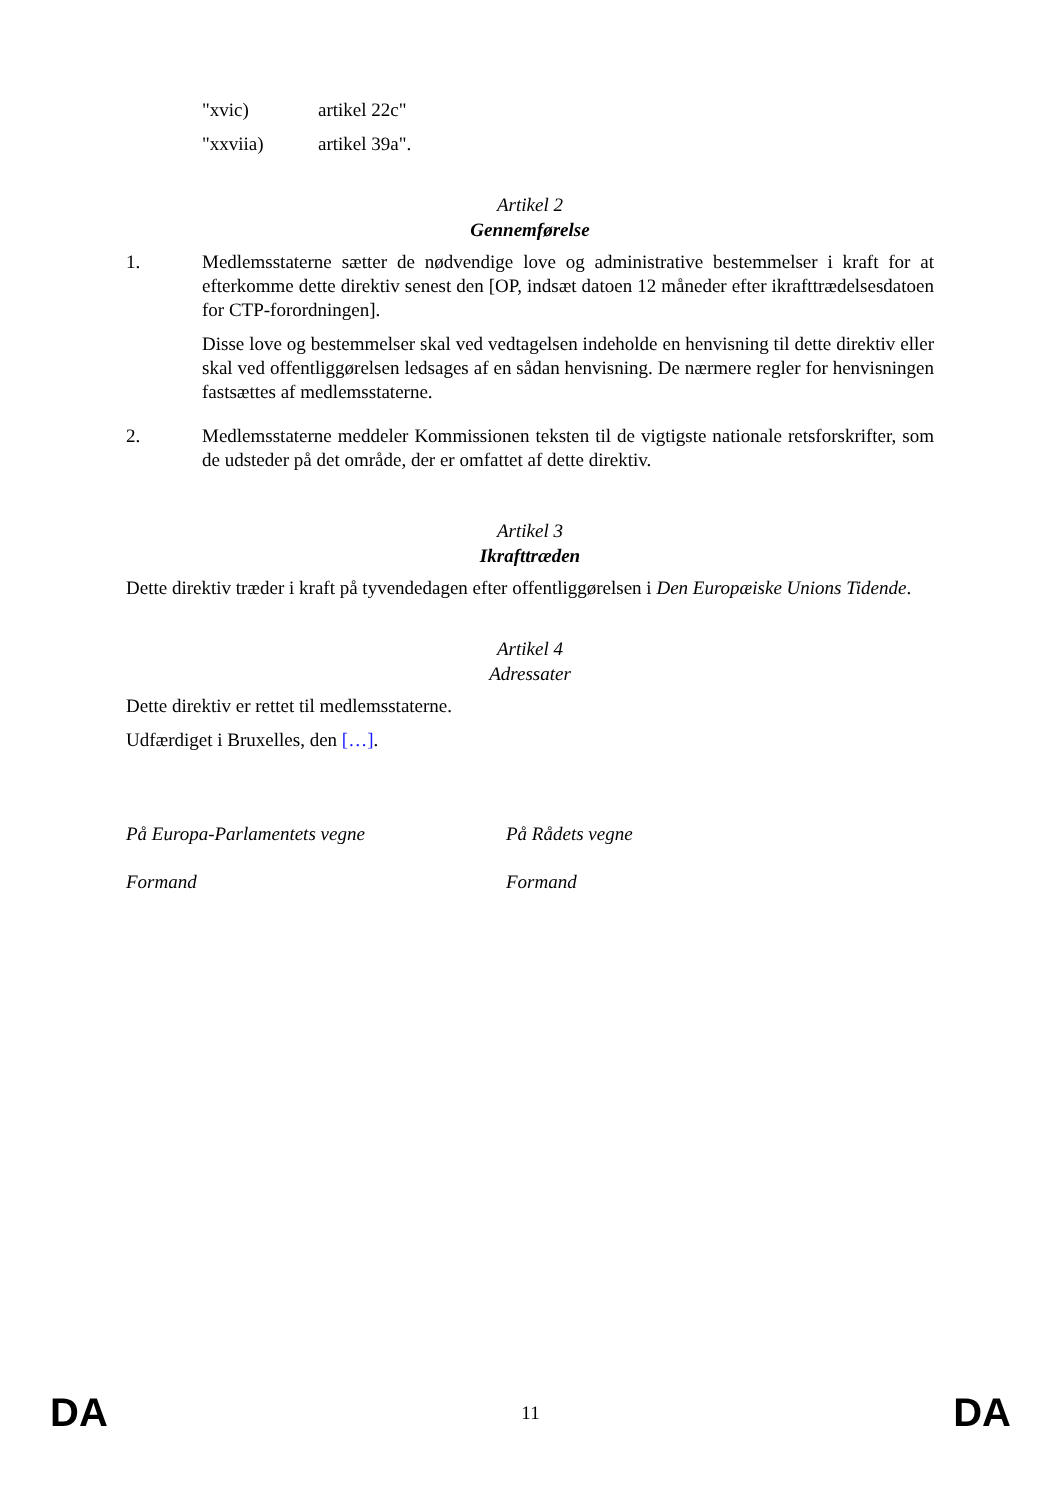"xvic) artikel 22c"
"xxviia) artikel 39a".
Artikel 2
Gennemførelse
1.
Medlemsstaterne sætter de nødvendige love og administrative bestemmelser i kraft for at efterkomme dette direktiv senest den [OP, indsæt datoen 12 måneder efter ikrafttrædelsesdatoen for CTP-forordningen].
Disse love og bestemmelser skal ved vedtagelsen indeholde en henvisning til dette direktiv eller skal ved offentliggørelsen ledsages af en sådan henvisning. De nærmere regler for henvisningen fastsættes af medlemsstaterne.
2.
Medlemsstaterne meddeler Kommissionen teksten til de vigtigste nationale retsforskrifter, som de udsteder på det område, der er omfattet af dette direktiv.
Artikel 3
Ikrafttræden
Dette direktiv træder i kraft på tyvendedagen efter offentliggørelsen i Den Europæiske Unions Tidende.
Artikel 4
Adressater
Dette direktiv er rettet til medlemsstaterne.
Udfærdiget i Bruxelles, den […].
På Europa-Parlamentets vegne På Rådets vegne
Formand Formand
DA 11 DA